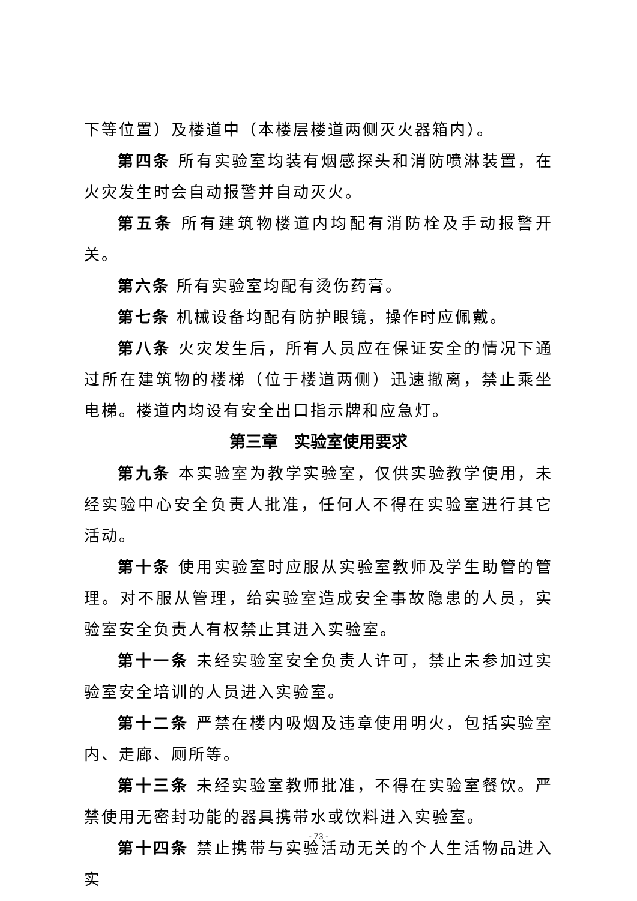下等位置）及楼道中（本楼层楼道两侧灭火器箱内）。
第四条 所有实验室均装有烟感探头和消防喷淋装置，在火灾发生时会自动报警并自动灭火。
第五条 所有建筑物楼道内均配有消防栓及手动报警开关。
第六条 所有实验室均配有烫伤药膏。
第七条 机械设备均配有防护眼镜，操作时应佩戴。
第八条 火灾发生后，所有人员应在保证安全的情况下通过所在建筑物的楼梯（位于楼道两侧）迅速撤离，禁止乘坐电梯。楼道内均设有安全出口指示牌和应急灯。
第三章　实验室使用要求
第九条 本实验室为教学实验室，仅供实验教学使用，未经实验中心安全负责人批准，任何人不得在实验室进行其它活动。
第十条 使用实验室时应服从实验室教师及学生助管的管理。对不服从管理，给实验室造成安全事故隐患的人员，实验室安全负责人有权禁止其进入实验室。
第十一条 未经实验室安全负责人许可，禁止未参加过实验室安全培训的人员进入实验室。
第十二条 严禁在楼内吸烟及违章使用明火，包括实验室内、走廊、厕所等。
第十三条 未经实验室教师批准，不得在实验室餐饮。严禁使用无密封功能的器具携带水或饮料进入实验室。
第十四条 禁止携带与实验活动无关的个人生活物品进入实
- 73 -